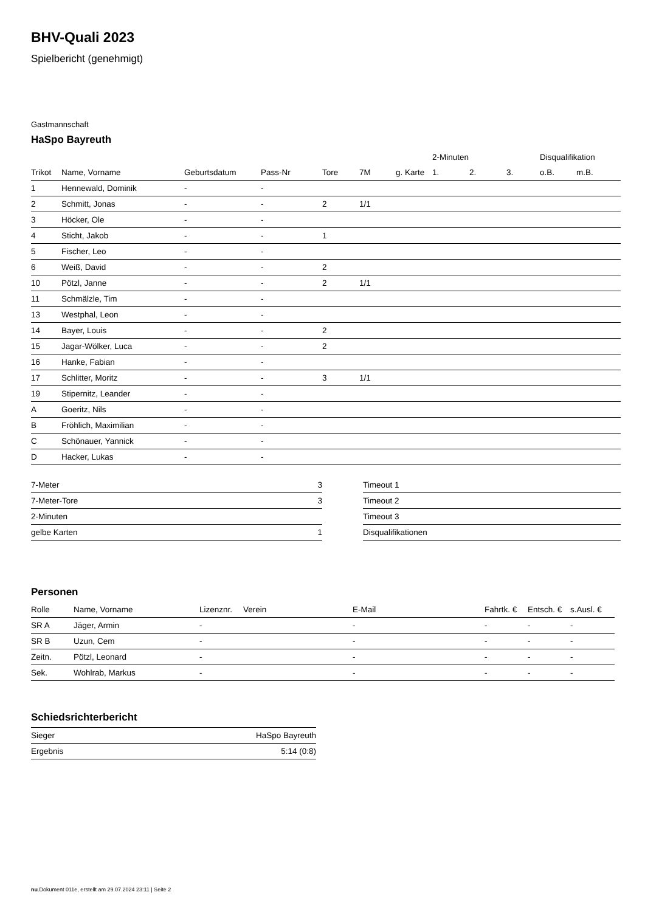BHV-Quali 2023
Spielbericht (genehmigt)
Gastmannschaft
HaSpo Bayreuth
| | | | | | | | 2-Minuten | | | Disqualifikation | |
| --- | --- | --- | --- | --- | --- | --- | --- | --- | --- | --- | --- |
| Trikot | Name, Vorname | Geburtsdatum | Pass-Nr | Tore | 7M | g. Karte | 1. | 2. | 3. | o.B. | m.B. |
| 1 | Hennewald, Dominik | - | - | | | | | | | | |
| 2 | Schmitt, Jonas | - | - | 2 | 1/1 | | | | | | |
| 3 | Höcker, Ole | - | - | | | | | | | | |
| 4 | Sticht, Jakob | - | - | 1 | | | | | | | |
| 5 | Fischer, Leo | - | - | | | | | | | | |
| 6 | Weiß, David | - | - | 2 | | | | | | | |
| 10 | Pötzl, Janne | - | - | 2 | 1/1 | | | | | | |
| 11 | Schmälzle, Tim | - | - | | | | | | | | |
| 13 | Westphal, Leon | - | - | | | | | | | | |
| 14 | Bayer, Louis | - | - | 2 | | | | | | | |
| 15 | Jagar-Wölker, Luca | - | - | 2 | | | | | | | |
| 16 | Hanke, Fabian | - | - | | | | | | | | |
| 17 | Schlitter, Moritz | - | - | 3 | 1/1 | | | | | | |
| 19 | Stipernitz, Leander | - | - | | | | | | | | |
| A | Goeritz, Nils | - | - | | | | | | | | |
| B | Fröhlich, Maximilian | - | - | | | | | | | | |
| C | Schönauer, Yannick | - | - | | | | | | | | |
| D | Hacker, Lukas | - | - | | | | | | | | |
| 7-Meter | 3 |
| 7-Meter-Tore | 3 |
| 2-Minuten | |
| gelbe Karten | 1 |
| Timeout 1 |
| Timeout 2 |
| Timeout 3 |
| Disqualifikationen |
Personen
| Rolle | Name, Vorname | Lizenznr. | Verein | E-Mail | Fahrtk. € | Entsch. € | s.Ausl. € |
| --- | --- | --- | --- | --- | --- | --- | --- |
| SR A | Jäger, Armin | - | | - | - | - | - |
| SR B | Uzun, Cem | - | | - | - | - | - |
| Zeitn. | Pötzl, Leonard | - | | - | - | - | - |
| Sek. | Wohlrab, Markus | - | | - | - | - | - |
Schiedsrichterbericht
| Sieger | HaSpo Bayreuth |
| Ergebnis | 5:14 (0:8) |
nu.Dokument 011e, erstellt am 29.07.2024 23:11 | Seite 2